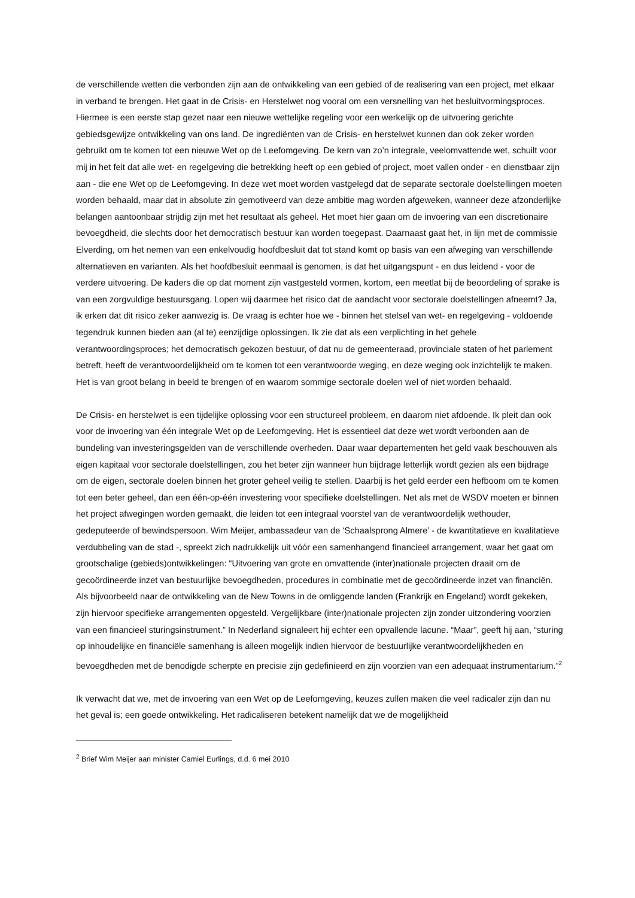de verschillende wetten die verbonden zijn aan de ontwikkeling van een gebied of de realisering van een project, met elkaar in verband te brengen. Het gaat in de Crisis- en Herstelwet nog vooral om een versnelling van het besluitvormingsproces. Hiermee is een eerste stap gezet naar een nieuwe wettelijke regeling voor een werkelijk op de uitvoering gerichte gebiedsgewijze ontwikkeling van ons land. De ingrediënten van de Crisis- en herstelwet kunnen dan ook zeker worden gebruikt om te komen tot een nieuwe Wet op de Leefomgeving. De kern van zo’n integrale, veelomvattende wet, schuilt voor mij in het feit dat alle wet- en regelgeving die betrekking heeft op een gebied of project, moet vallen onder - en dienstbaar zijn aan - die ene Wet op de Leefomgeving. In deze wet moet worden vastgelegd dat de separate sectorale doelstellingen moeten worden behaald, maar dat in absolute zin gemotiveerd van deze ambitie mag worden afgeweken, wanneer deze afzonderlijke belangen aantoonbaar strijdig zijn met het resultaat als geheel. Het moet hier gaan om de invoering van een discretionaire bevoegdheid, die slechts door het democratisch bestuur kan worden toegepast. Daarnaast gaat het, in lijn met de commissie Elverding, om het nemen van een enkelvoudig hoofdbesluit dat tot stand komt op basis van een afweging van verschillende alternatieven en varianten. Als het hoofdbesluit eenmaal is genomen, is dat het uitgangspunt - en dus leidend - voor de verdere uitvoering. De kaders die op dat moment zijn vastgesteld vormen, kortom, een meetlat bij de beoordeling of sprake is van een zorgvuldige bestuursgang. Lopen wij daarmee het risico dat de aandacht voor sectorale doelstellingen afneemt? Ja, ik erken dat dit risico zeker aanwezig is. De vraag is echter hoe we - binnen het stelsel van wet- en regelgeving - voldoende tegendruk kunnen bieden aan (al te) eenzijdige oplossingen. Ik zie dat als een verplichting in het gehele verantwoordingsproces; het democratisch gekozen bestuur, of dat nu de gemeenteraad, provinciale staten of het parlement betreft, heeft de verantwoordelijkheid om te komen tot een verantwoorde weging, en deze weging ook inzichtelijk te maken. Het is van groot belang in beeld te brengen of en waarom sommige sectorale doelen wel of niet worden behaald.
De Crisis- en herstelwet is een tijdelijke oplossing voor een structureel probleem, en daarom niet afdoende. Ik pleit dan ook voor de invoering van één integrale Wet op de Leefomgeving. Het is essentieel dat deze wet wordt verbonden aan de bundeling van investeringsgelden van de verschillende overheden. Daar waar departementen het geld vaak beschouwen als eigen kapitaal voor sectorale doelstellingen, zou het beter zijn wanneer hun bijdrage letterlijk wordt gezien als een bijdrage om de eigen, sectorale doelen binnen het groter geheel veilig te stellen. Daarbij is het geld eerder een hefboom om te komen tot een beter geheel, dan een één-op-één investering voor specifieke doelstellingen. Net als met de WSDV moeten er binnen het project afwegingen worden gemaakt, die leiden tot een integraal voorstel van de verantwoordelijk wethouder, gedeputeerde of bewindspersoon. Wim Meijer, ambassadeur van de ‘Schaalsprong Almere’ - de kwantitatieve en kwalitatieve verdubbeling van de stad -, spreekt zich nadrukkelijk uit vóór een samenhangend financieel arrangement, waar het gaat om grootschalige (gebieds)ontwikkelingen: “Uitvoering van grote en omvattende (inter)nationale projecten draait om de gecoördineerde inzet van bestuurlijke bevoegdheden, procedures in combinatie met de gecoördineerde inzet van financiën. Als bijvoorbeeld naar de ontwikkeling van de New Towns in de omliggende landen (Frankrijk en Engeland) wordt gekeken, zijn hiervoor specifieke arrangementen opgesteld. Vergelijkbare (inter)nationale projecten zijn zonder uitzondering voorzien van een financieel sturingsinstrument.” In Nederland signaleert hij echter een opvallende lacune. “Maar”, geeft hij aan, “sturing op inhoudelijke en financiële samenhang is alleen mogelijk indien hiervoor de bestuurlijke verantwoordelijkheden en bevoegdheden met de benodigde scherpte en precisie zijn gedefinieerd en zijn voorzien van een adequaat instrumentarium.”<sup>2</sup>
Ik verwacht dat we, met de invoering van een Wet op de Leefomgeving, keuzes zullen maken die veel radicaler zijn dan nu het geval is; een goede ontwikkeling. Het radicaliseren betekent namelijk dat we de mogelijkheid
<sup>2</sup> Brief Wim Meijer aan minister Camiel Eurlings, d.d. 6 mei 2010